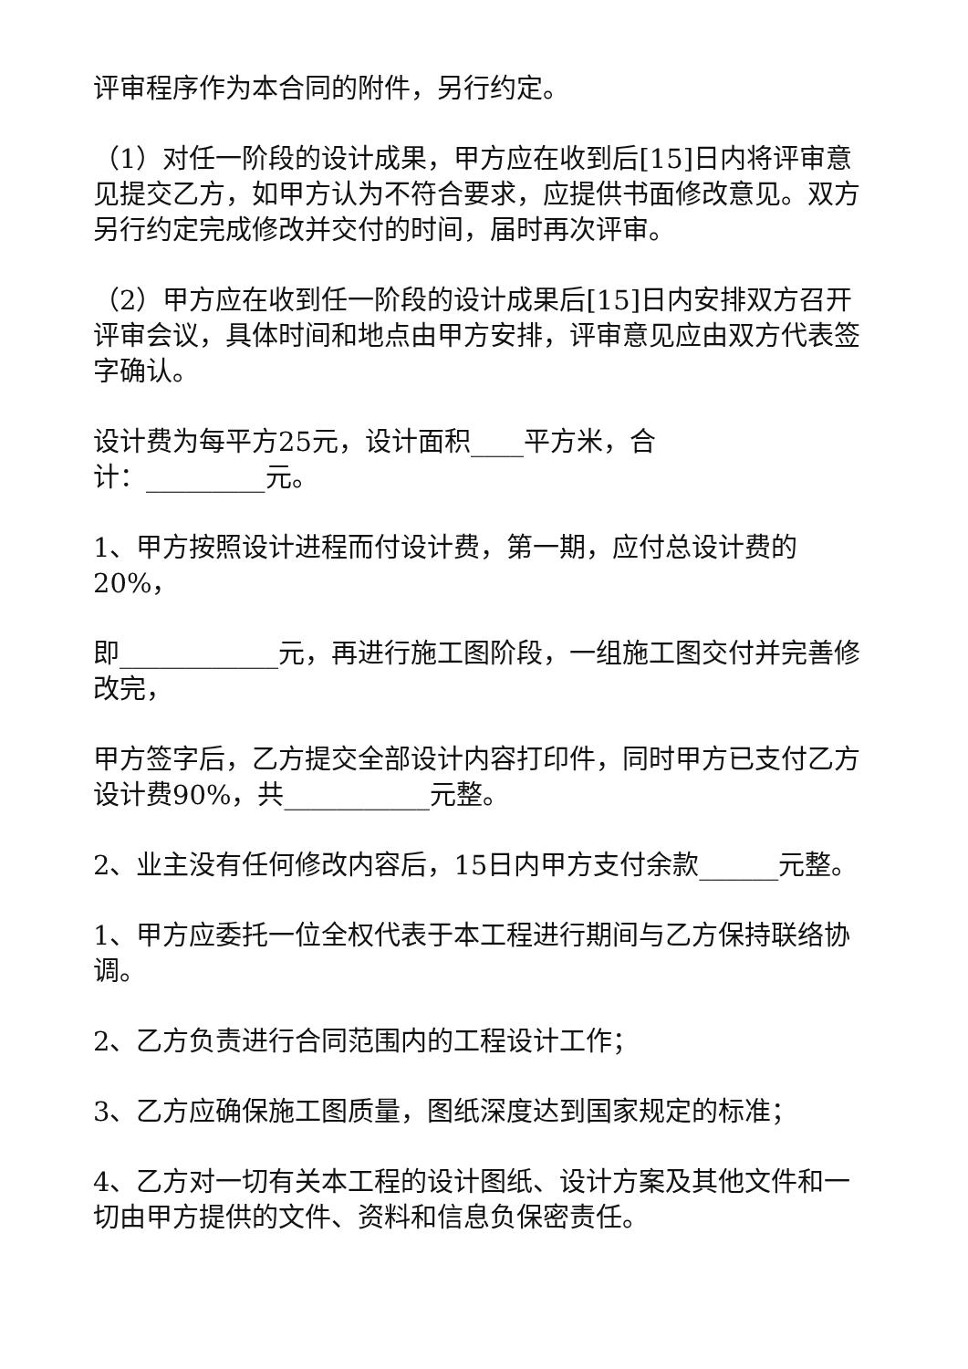评审程序作为本合同的附件，另行约定。
（1）对任一阶段的设计成果，甲方应在收到后[15]日内将评审意见提交乙方，如甲方认为不符合要求，应提供书面修改意见。双方另行约定完成修改并交付的时间，届时再次评审。
（2）甲方应在收到任一阶段的设计成果后[15]日内安排双方召开评审会议，具体时间和地点由甲方安排，评审意见应由双方代表签字确认。
设计费为每平方25元，设计面积____平方米，合
计：_________元。
1、甲方按照设计进程而付设计费，第一期，应付总设计费的20%，
即____________元，再进行施工图阶段，一组施工图交付并完善修改完，
甲方签字后，乙方提交全部设计内容打印件，同时甲方已支付乙方设计费90%，共___________元整。
2、业主没有任何修改内容后，15日内甲方支付余款______元整。
1、甲方应委托一位全权代表于本工程进行期间与乙方保持联络协调。
2、乙方负责进行合同范围内的工程设计工作；
3、乙方应确保施工图质量，图纸深度达到国家规定的标准；
4、乙方对一切有关本工程的设计图纸、设计方案及其他文件和一切由甲方提供的文件、资料和信息负保密责任。